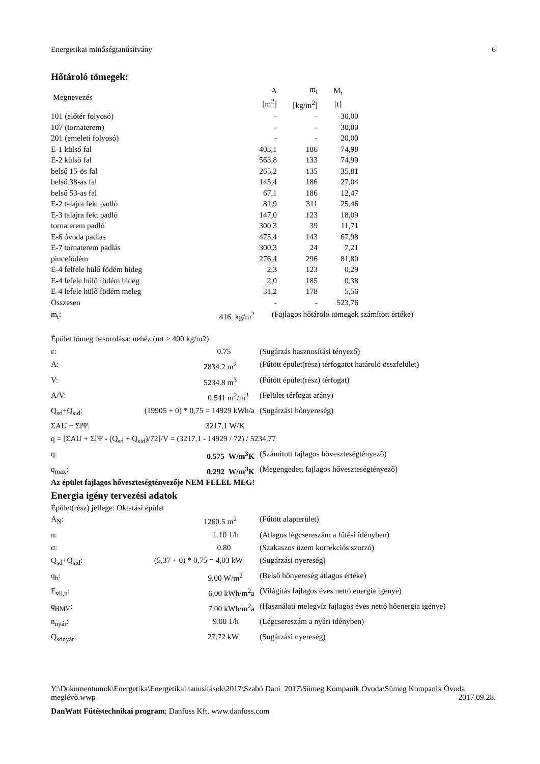Energetikai minőségtanúsítvány 6
Hőtároló tömegek:
| Megnevezés | A [m<sup>2</sup>] | m<sub>t</sub> [kg/m<sup>2</sup>] | M<sub>t</sub> [t] |
| --- | --- | --- | --- |
| 101 (előtér folyosó) | - | - | 30,00 |
| 107 (tornaterem) | - | - | 30,00 |
| 201 (emeleti folyosó) | - | - | 20,00 |
| E-1 külső fal | 403,1 | 186 | 74,98 |
| E-2 külső fal | 563,8 | 133 | 74,99 |
| belső 15-ös fal | 265,2 | 135 | 35,81 |
| belső 38-as fal | 145,4 | 186 | 27,04 |
| belső 53-as fal | 67,1 | 186 | 12,47 |
| E-2 talajra fekt padló | 81,9 | 311 | 25,46 |
| E-3 talajra fekt padló | 147,0 | 123 | 18,09 |
| tornaterem padló | 300,3 | 39 | 11,71 |
| E-6 óvoda padlás | 475,4 | 143 | 67,98 |
| E-7 tornaterem padlás | 300,3 | 24 | 7,21 |
| pincefödém | 276,4 | 296 | 81,80 |
| E-4 felfele hülő födém hideg | 2,3 | 123 | 0,29 |
| E-4 lefele hülő födém hideg | 2,0 | 185 | 0,38 |
| E-4 lefele hülő födém meleg | 31,2 | 178 | 5,56 |
| Összesen | - | - | 523,76 |
| m<sub>t</sub>: | 416 kg/m<sup>2</sup> | (Fajlagos hőtároló tömegek számított értéke) |
Épület tömeg besorolása: nehéz (mt > 400 kg/m2)
| ε: | 0.75 | (Sugárzás hasznosítási tényező) |
| A: | 2834.2 m<sup>2</sup> | (Fűtött épület(rész) térfogatot határoló összfelület) |
| V: | 5234.8 m<sup>3</sup> | (Fűtött épület(rész) térfogat) |
| A/V: | 0.541 m<sup>2</sup>/m<sup>3</sup> | (Felület-térfogat arány) |
| Q<sub>sd</sub>+Q<sub>sid</sub>: | (19905 + 0) * 0,75 = 14929 kWh/a | (Sugárzási hőnyereség) |
| ΣAU + ΣlΨ: | 3217.1 W/K | |
| q = [ΣAU + ΣlΨ - (Q<sub>sd</sub> + Q<sub>sid</sub>)/72]/V = (3217,1 - 14929 / 72) / 5234,77 | | |
| q: | 0.575 W/m<sup>3</sup>K | (Számított fajlagos hőveszteségtényező) |
| q<sub>max</sub>: | 0.292 W/m<sup>3</sup>K | (Megengedett fajlagos hőveszteségtényező) |
Az épület fajlagos hőveszteségtényezője NEM FELEL MEG!
Energia igény tervezési adatok
Épület(rész) jellege: Oktatási épület
| A<sub>N</sub>: | 1260.5 m<sup>2</sup> | (Fűtött alapterület) |
| n: | 1.10 1/h | (Átlagos légcsereszám a fűtési idényben) |
| σ: | 0.80 | (Szakaszos üzem korrekciós szorzó) |
| Q<sub>sd</sub>+Q<sub>sid</sub>: | (5,37 + 0) * 0,75 = 4,03 kW | (Sugárzási nyereség) |
| q<sub>b</sub>: | 9.00 W/m<sup>2</sup> | (Belső hőnyereség átlagos értéke) |
| E<sub>vil,n</sub>: | 6.00 kWh/m<sup>2</sup>a | (Világítás fajlagos éves nettó energia igénye) |
| q<sub>HMV</sub>: | 7.00 kWh/m<sup>2</sup>a | (Használati melegvíz fajlagos éves nettó hőenergia igénye) |
| n<sub>nyár</sub>: | 9.00 1/h | (Légcsereszám a nyári idényben) |
| Q<sub>sdnyár</sub>: | 27,72 kW | (Sugárzási nyereség) |
Y:\Dokumentumok\Energetika\Energetikai tanusítások\2017\Szabó Dani_2017\Sümeg Kompanik Óvoda\Sümeg Kompanik Óvoda meglévő.wwp 2017.09.28.
DanWatt Fűtéstechnikai program; Danfoss Kft. www.danfoss.com